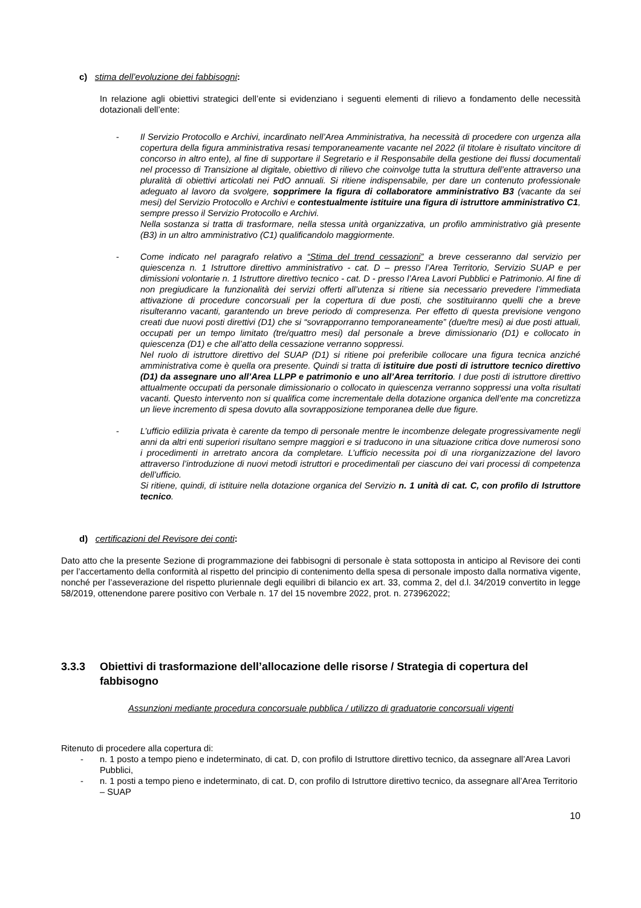c) stima dell’evoluzione dei fabbisogni:
In relazione agli obiettivi strategici dell’ente si evidenziano i seguenti elementi di rilievo a fondamento delle necessità dotazionali dell’ente:
- Il Servizio Protocollo e Archivi, incardinato nell’Area Amministrativa, ha necessità di procedere con urgenza alla copertura della figura amministrativa resasi temporaneamente vacante nel 2022 (il titolare è risultato vincitore di concorso in altro ente), al fine di supportare il Segretario e il Responsabile della gestione dei flussi documentali nel processo di Transizione al digitale, obiettivo di rilievo che coinvolge tutta la struttura dell’ente attraverso una pluralità di obiettivi articolati nei PdO annuali. Si ritiene indispensabile, per dare un contenuto professionale adeguato al lavoro da svolgere, sopprimere la figura di collaboratore amministrativo B3 (vacante da sei mesi) del Servizio Protocollo e Archivi e contestualmente istituire una figura di istruttore amministrativo C1, sempre presso il Servizio Protocollo e Archivi.
Nella sostanza si tratta di trasformare, nella stessa unità organizzativa, un profilo amministrativo già presente (B3) in un altro amministrativo (C1) qualificandolo maggiormente.
- Come indicato nel paragrafo relativo a “Stima del trend cessazioni” a breve cesseranno dal servizio per quiescenza n. 1 Istruttore direttivo amministrativo - cat. D – presso l’Area Territorio, Servizio SUAP e per dimissioni volontarie n. 1 Istruttore direttivo tecnico - cat. D - presso l’Area Lavori Pubblici e Patrimonio. Al fine di non pregiudicare la funzionalità dei servizi offerti all’utenza si ritiene sia necessario prevedere l’immediata attivazione di procedure concorsuali per la copertura di due posti, che sostituiranno quelli che a breve risulteranno vacanti, garantendo un breve periodo di compresenza. Per effetto di questa previsione vengono creati due nuovi posti direttivi (D1) che si “sovrapporranno temporaneamente” (due/tre mesi) ai due posti attuali, occupati per un tempo limitato (tre/quattro mesi) dal personale a breve dimissionario (D1) e collocato in quiescenza (D1) e che all’atto della cessazione verranno soppressi.
Nel ruolo di istruttore direttivo del SUAP (D1) si ritiene poi preferibile collocare una figura tecnica anziché amministrativa come è quella ora presente. Quindi si tratta di istituire due posti di istruttore tecnico direttivo (D1) da assegnare uno all’Area LLPP e patrimonio e uno all’Area territorio. I due posti di istruttore direttivo attualmente occupati da personale dimissionario o collocato in quiescenza verranno soppressi una volta risultati vacanti. Questo intervento non si qualifica come incrementale della dotazione organica dell’ente ma concretizza un lieve incremento di spesa dovuto alla sovrapposizione temporanea delle due figure.
- L’ufficio edilizia privata è carente da tempo di personale mentre le incombenze delegate progressivamente negli anni da altri enti superiori risultano sempre maggiori e si traducono in una situazione critica dove numerosi sono i procedimenti in arretrato ancora da completare. L’ufficio necessita poi di una riorganizzazione del lavoro attraverso l’introduzione di nuovi metodi istruttori e procedimentali per ciascuno dei vari processi di competenza dell’ufficio.
Si ritiene, quindi, di istituire nella dotazione organica del Servizio n. 1 unità di cat. C, con profilo di Istruttore tecnico.
d) certificazioni del Revisore dei conti:
Dato atto che la presente Sezione di programmazione dei fabbisogni di personale è stata sottoposta in anticipo al Revisore dei conti per l’accertamento della conformità al rispetto del principio di contenimento della spesa di personale imposto dalla normativa vigente, nonché per l’asseverazione del rispetto pluriennale degli equilibri di bilancio ex art. 33, comma 2, del d.l. 34/2019 convertito in legge 58/2019, ottenendone parere positivo con Verbale n. 17 del 15 novembre 2022, prot. n. 273962022;
3.3.3 Obiettivi di trasformazione dell’allocazione delle risorse / Strategia di copertura del fabbisogno
Assunzioni mediante procedura concorsuale pubblica / utilizzo di graduatorie concorsuali vigenti
Ritenuto di procedere alla copertura di:
- n. 1 posto a tempo pieno e indeterminato, di cat. D, con profilo di Istruttore direttivo tecnico, da assegnare all’Area Lavori Pubblici,
- n. 1 posti a tempo pieno e indeterminato, di cat. D, con profilo di Istruttore direttivo tecnico, da assegnare all’Area Territorio – SUAP
10